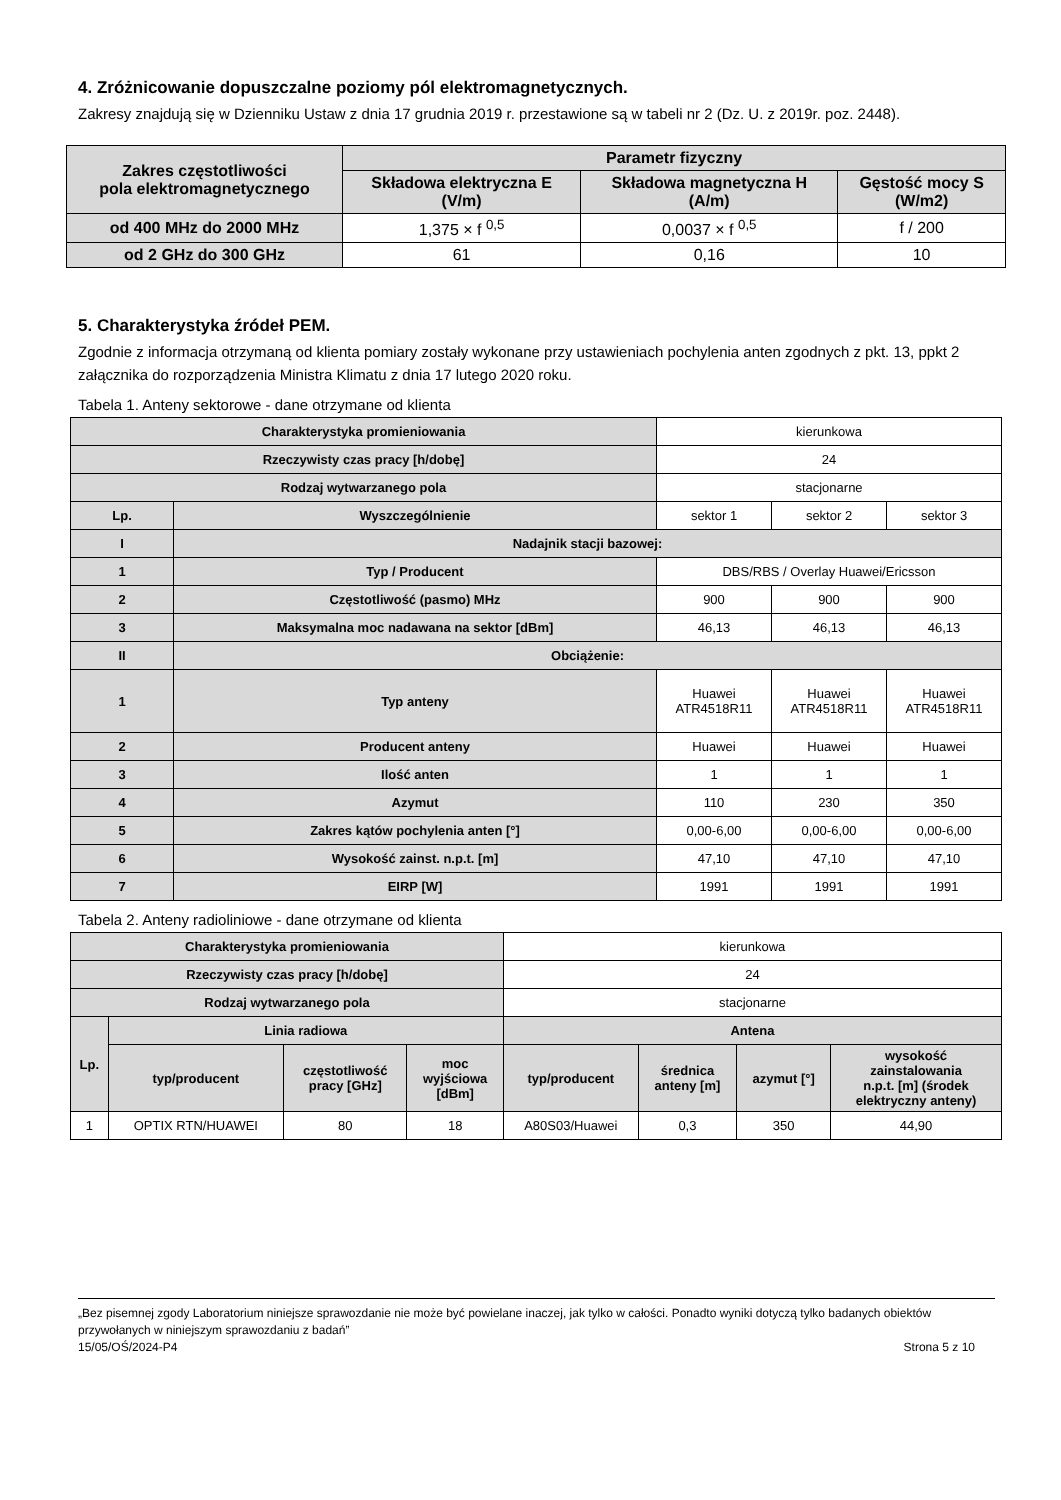4. Zróżnicowanie dopuszczalne poziomy pól elektromagnetycznych.
Zakresy znajdują się w Dzienniku Ustaw z dnia 17 grudnia 2019 r. przestawione są w tabeli nr 2 (Dz. U. z 2019r. poz. 2448).
| Zakres częstotliwości pola elektromagnetycznego | Parametr fizyczny | | |
| --- | --- | --- | --- |
| | Składowa elektryczna E (V/m) | Składowa magnetyczna H (A/m) | Gęstość mocy S (W/m2) |
| od 400 MHz do 2000 MHz | 1,375 × f <sup>0,5</sup> | 0,0037 × f <sup>0,5</sup> | f / 200 |
| od 2 GHz do 300 GHz | 61 | 0,16 | 10 |
5. Charakterystyka źródeł PEM.
Zgodnie z informacja otrzymaną od klienta pomiary zostały wykonane przy ustawieniach pochylenia anten zgodnych z pkt. 13, ppkt 2 załącznika do rozporządzenia Ministra Klimatu z dnia 17 lutego 2020 roku.
Tabela 1. Anteny sektorowe - dane otrzymane od klienta
| Charakterystyka promieniowania | | kierunkowa | | |
| Rzeczywisty czas pracy [h/dobę] | | 24 | | |
| Rodzaj wytwarzanego pola | | stacjonarne | | |
| Lp. | Wyszczególnienie | sektor 1 | sektor 2 | sektor 3 |
| I | Nadajnik stacji bazowej: | | | |
| 1 | Typ / Producent | DBS/RBS / Overlay Huawei/Ericsson | | |
| 2 | Częstotliwość (pasmo) MHz | 900 | 900 | 900 |
| 3 | Maksymalna moc nadawana na sektor [dBm] | 46,13 | 46,13 | 46,13 |
| II | Obciążenie: | | | |
| 1 | Typ anteny | Huawei ATR4518R11 | Huawei ATR4518R11 | Huawei ATR4518R11 |
| 2 | Producent anteny | Huawei | Huawei | Huawei |
| 3 | Ilość anten | 1 | 1 | 1 |
| 4 | Azymut | 110 | 230 | 350 |
| 5 | Zakres kątów pochylenia anten [°] | 0,00-6,00 | 0,00-6,00 | 0,00-6,00 |
| 6 | Wysokość zainst. n.p.t. [m] | 47,10 | 47,10 | 47,10 |
| 7 | EIRP [W] | 1991 | 1991 | 1991 |
Tabela 2. Anteny radioliniowe - dane otrzymane od klienta
| Charakterystyka promieniowania | | | | kierunkowa | | | |
| Rzeczywisty czas pracy [h/dobę] | | | | 24 | | | |
| Rodzaj wytwarzanego pola | | | | stacjonarne | | | |
| Lp. | Linia radiowa | | | Antena | | | |
| | typ/producent | częstotliwość pracy [GHz] | moc wyjściowa [dBm] | typ/producent | średnica anteny [m] | azymut [°] | wysokość zainstalowania n.p.t. [m] (środek elektryczny anteny) |
| 1 | OPTIX RTN/HUAWEI | 80 | 18 | A80S03/Huawei | 0,3 | 350 | 44,90 |
„Bez pisemnej zgody Laboratorium niniejsze sprawozdanie nie może być powielane inaczej, jak tylko w całości. Ponadto wyniki dotyczą tylko badanych obiektów przywołanych w niniejszym sprawozdaniu z badań”
15/05/OŚ/2024-P4 Strona 5 z 10